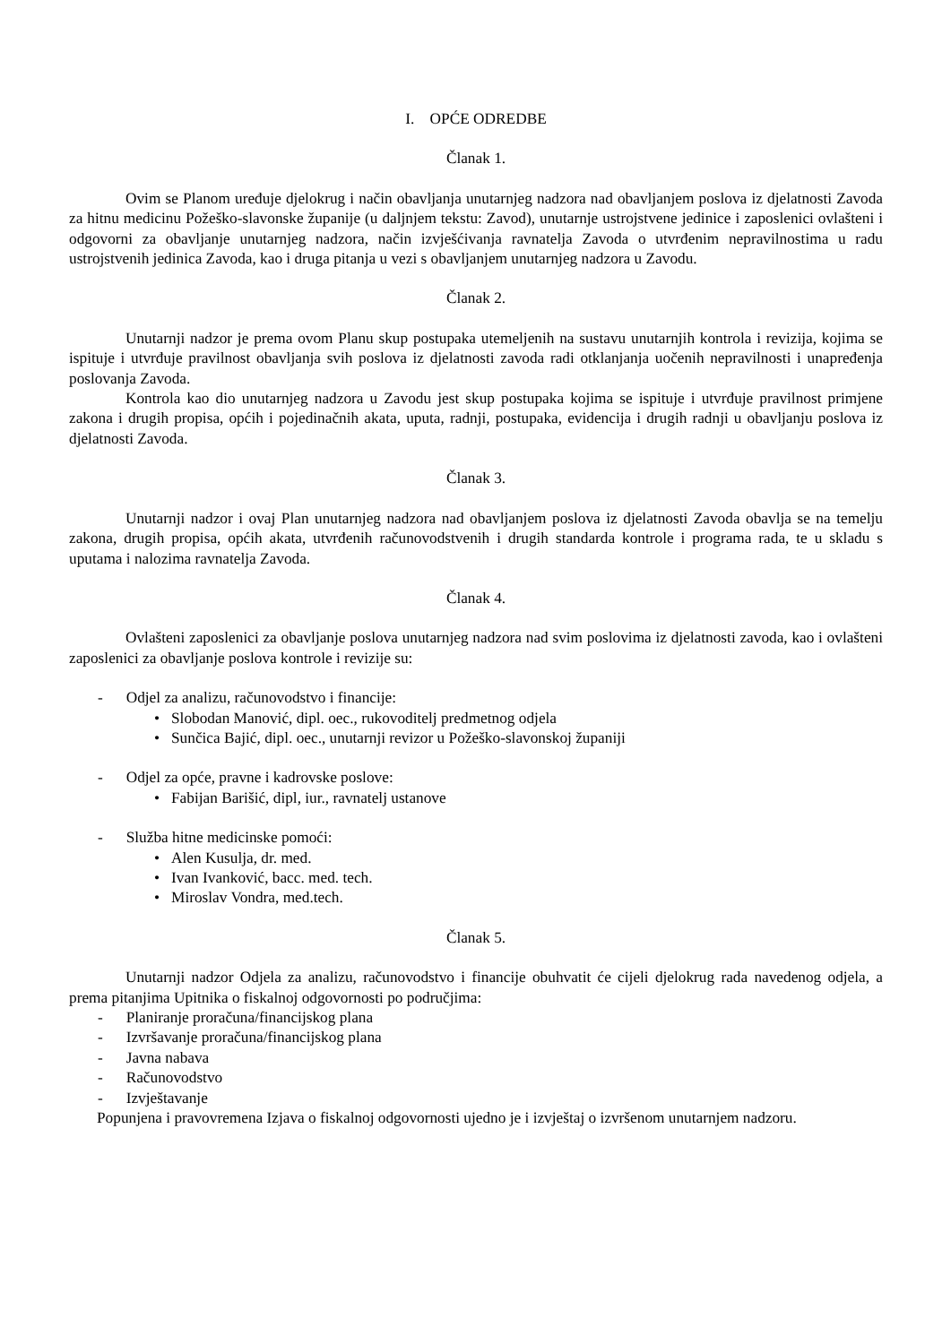I. OPĆE ODREDBE
Članak 1.
Ovim se Planom uređuje djelokrug i način obavljanja unutarnjeg nadzora nad obavljanjem poslova iz djelatnosti Zavoda za hitnu medicinu Požeško-slavonske županije (u daljnjem tekstu: Zavod), unutarnje ustrojstvene jedinice i zaposlenici ovlašteni i odgovorni za obavljanje unutarnjeg nadzora, način izvješćivanja ravnatelja Zavoda o utvrđenim nepravilnostima u radu ustrojstvenih jedinica Zavoda, kao i druga pitanja u vezi s obavljanjem unutarnjeg nadzora u Zavodu.
Članak 2.
Unutarnji nadzor je prema ovom Planu skup postupaka utemeljenih na sustavu unutarnjih kontrola i revizija, kojima se ispituje i utvrđuje pravilnost obavljanja svih poslova iz djelatnosti zavoda radi otklanjanja uočenih nepravilnosti i unapređenja poslovanja Zavoda.
Kontrola kao dio unutarnjeg nadzora u Zavodu jest skup postupaka kojima se ispituje i utvrđuje pravilnost primjene zakona i drugih propisa, općih i pojedinačnih akata, uputa, radnji, postupaka, evidencija i drugih radnji u obavljanju poslova iz djelatnosti Zavoda.
Članak 3.
Unutarnji nadzor i ovaj Plan unutarnjeg nadzora nad obavljanjem poslova iz djelatnosti Zavoda obavlja se na temelju zakona, drugih propisa, općih akata, utvrđenih računovodstvenih i drugih standarda kontrole i programa rada, te u skladu s uputama i nalozima ravnatelja Zavoda.
Članak 4.
Ovlašteni zaposlenici za obavljanje poslova unutarnjeg nadzora nad svim poslovima iz djelatnosti zavoda, kao i ovlašteni zaposlenici za obavljanje poslova kontrole i revizije su:
- Odjel za analizu, računovodstvo i financije:
• Slobodan Manović, dipl. oec., rukovoditelj predmetnog odjela
• Sunčica Bajić, dipl. oec., unutarnji revizor u Požeško-slavonskoj županiji
- Odjel za opće, pravne i kadrovske poslove:
• Fabijan Barišić, dipl, iur., ravnatelj ustanove
- Služba hitne medicinske pomoći:
• Alen Kusulja, dr. med.
• Ivan Ivanković, bacc. med. tech.
• Miroslav Vondra, med.tech.
Članak 5.
Unutarnji nadzor Odjela za analizu, računovodstvo i financije obuhvatit će cijeli djelokrug rada navedenog odjela, a prema pitanjima Upitnika o fiskalnoj odgovornosti po područjima:
- Planiranje proračuna/financijskog plana
- Izvršavanje proračuna/financijskog plana
- Javna nabava
- Računovodstvo
- Izvještavanje
Popunjena i pravovremena Izjava o fiskalnoj odgovornosti ujedno je i izvještaj o izvršenom unutarnjem nadzoru.